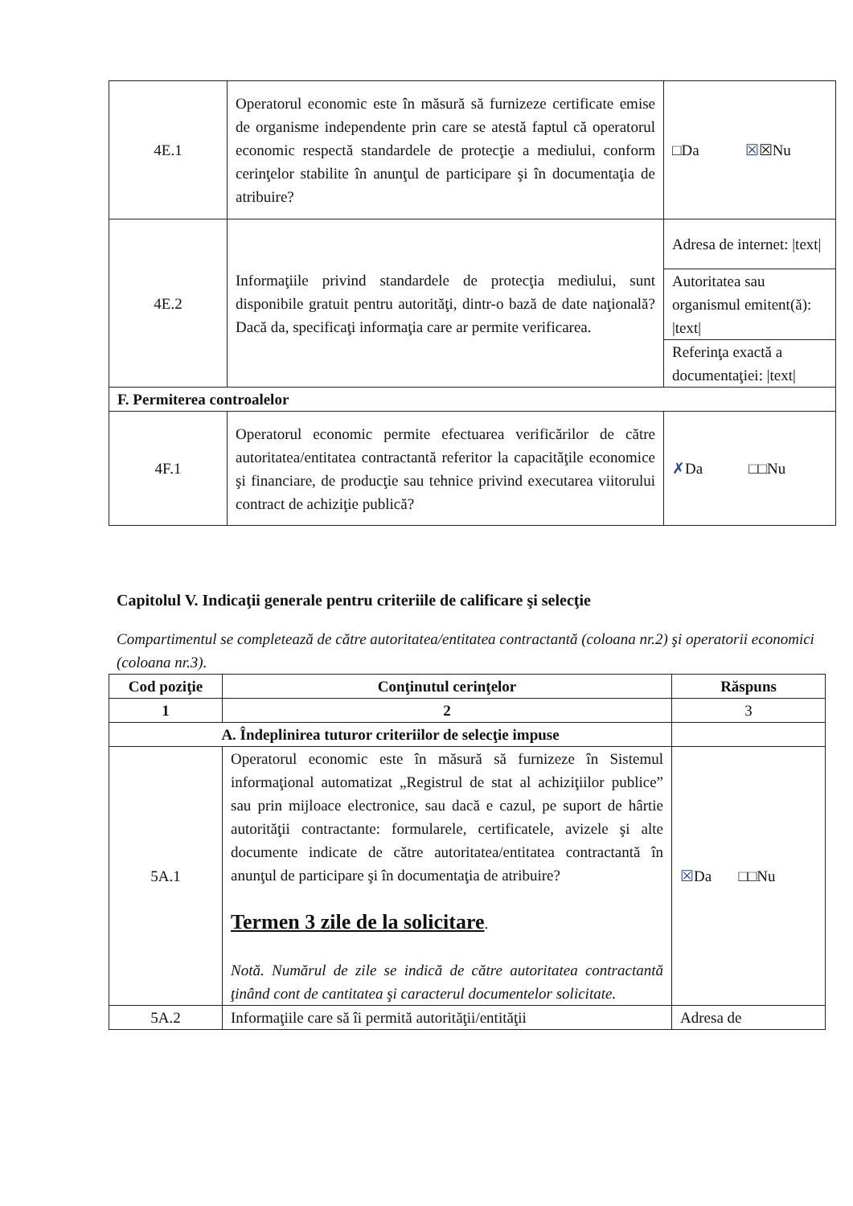| 4E.1 | Operatorul economic este în măsură să furnizeze certificate emise de organisme independente prin care se atestă faptul că operatorul economic respectă standardele de protecţie a mediului, conform cerinţelor stabilite în anunţul de participare şi în documentaţia de atribuire? | □Da ☒ ☒Nu |
| 4E.2 | Informaţiile privind standardele de protecţia mediului, sunt disponibile gratuit pentru autorităţi, dintr-o bază de date naţională? Dacă da, specificaţi informaţia care ar permite verificarea. | Adresa de internet: /text/ |
| | | Autoritatea sau organismul emitent(ă): /text/ |
| | | Referinţa exactă a documentaţiei: /text/ |
| F. Permiterea controalelor | | |
| 4F.1 | Operatorul economic permite efectuarea verificărilor de către autoritatea/entitatea contractantă referitor la capacităţile economice şi financiare, de producţie sau tehnice privind executarea viitorului contract de achiziţie publică? | ✗ Da □□Nu |
Capitolul V. Indicaţii generale pentru criteriile de calificare şi selecţie
Compartimentul se completează de către autoritatea/entitatea contractantă (coloana nr.2) şi operatorii economici (coloana nr.3).
| Cod poziţie | Conţinutul cerinţelor | Răspuns |
| --- | --- | --- |
| 1 | 2 | 3 |
| A. Îndeplinirea tuturor criteriilor de selecţie impuse | | |
| 5A.1 | Operatorul economic este în măsură să furnizeze în Sistemul informaţional automatizat „Registrul de stat al achiziţiilor publice” sau prin mijloace electronice, sau dacă e cazul, pe suport de hârtie autorităţii contractante: formularele, certificatele, avizele şi alte documente indicate de către autoritatea/entitatea contractantă în anunţul de participare şi în documentaţia de atribuire? Termen 3 zile de la solicitare . Notă. Numărul de zile se indică de către autoritatea contractantă ţinând cont de cantitatea şi caracterul documentelor solicitate. | ☒ Da □□Nu |
| 5A.2 | Informaţiile care să îi permită autorităţii/entităţii | Adresa de |